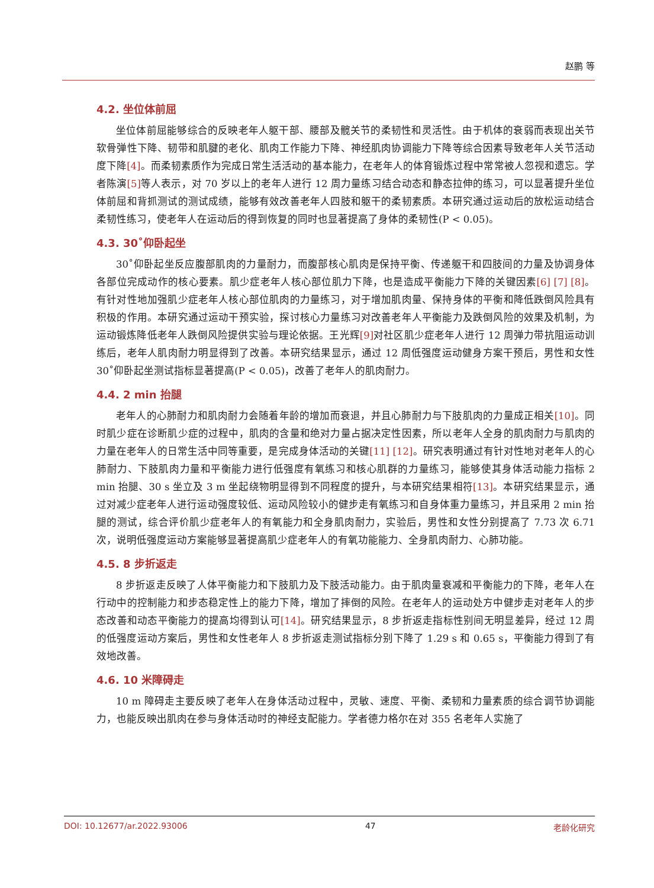赵鹏 等
4.2. 坐位体前屈
坐位体前屈能够综合的反映老年人躯干部、腰部及髋关节的柔韧性和灵活性。由于机体的衰弱而表现出关节软骨弹性下降、韧带和肌腱的老化、肌肉工作能力下降、神经肌肉协调能力下降等综合因素导致老年人关节活动度下降[4]。而柔韧素质作为完成日常生活活动的基本能力，在老年人的体育锻炼过程中常常被人忽视和遗忘。学者陈演[5] 等人表示，对 70 岁以上的老年人进行 12 周力量练习结合动态和静态拉伸的练习，可以显著提升坐位体前屈和背抓测试的测试成绩，能够有效改善老年人四肢和躯干的柔韧素质。本研究通过运动后的放松运动结合柔韧性练习，使老年人在运动后的得到恢复的同时也显著提高了身体的柔韧性(P < 0.05)。
4.3. 30˚仰卧起坐
30˚仰卧起坐反应腹部肌肉的力量耐力，而腹部核心肌肉是保持平衡、传递躯干和四肢间的力量及协调身体各部位完成动作的核心要素。肌少症老年人核心部位肌力下降，也是造成平衡能力下降的关键因素[6] [7] [8]。有针对性地加强肌少症老年人核心部位肌肉的力量练习，对于增加肌肉量、保持身体的平衡和降低跌倒风险具有积极的作用。本研究通过运动干预实验，探讨核心力量练习对改善老年人平衡能力及跌倒风险的效果及机制，为运动锻炼降低老年人跌倒风险提供实验与理论依据。王光辉[9] 对社区肌少症老年人进行 12 周弹力带抗阻运动训练后，老年人肌肉耐力明显得到了改善。本研究结果显示，通过 12 周低强度运动健身方案干预后，男性和女性 30˚仰卧起坐测试指标显著提高(P < 0.05)，改善了老年人的肌肉耐力。
4.4. 2 min 抬腿
老年人的心肺耐力和肌肉耐力会随着年龄的增加而衰退，并且心肺耐力与下肢肌肉的力量成正相关[10]。同时肌少症在诊断肌少症的过程中，肌肉的含量和绝对力量占据决定性因素，所以老年人全身的肌肉耐力与肌肉的力量在老年人的日常生活中同等重要，是完成身体活动的关键[11] [12]。研究表明通过有针对性地对老年人的心肺耐力、下肢肌肉力量和平衡能力进行低强度有氧练习和核心肌群的力量练习，能够使其身体活动能力指标 2 min 抬腿、30 s 坐立及 3 m 坐起绕物明显得到不同程度的提升，与本研究结果相符[13]。本研究结果显示，通过对减少症老年人进行运动强度较低、运动风险较小的健步走有氧练习和自身体重力量练习，并且采用 2 min 抬腿的测试，综合评价肌少症老年人的有氧能力和全身肌肉耐力，实验后，男性和女性分别提高了 7.73 次 6.71 次，说明低强度运动方案能够显著提高肌少症老年人的有氧功能能力、全身肌肉耐力、心肺功能。
4.5. 8 步折返走
8 步折返走反映了人体平衡能力和下肢肌力及下肢活动能力。由于肌肉量衰减和平衡能力的下降，老年人在行动中的控制能力和步态稳定性上的能力下降，增加了摔倒的风险。在老年人的运动处方中健步走对老年人的步态改善和动态平衡能力的提高均得到认可[14]。研究结果显示，8 步折返走指标性别间无明显差异，经过 12 周的低强度运动方案后，男性和女性老年人 8 步折返走测试指标分别下降了 1.29 s 和 0.65 s，平衡能力得到了有效地改善。
4.6. 10 米障碍走
10 m 障碍走主要反映了老年人在身体活动过程中，灵敏、速度、平衡、柔韧和力量素质的综合调节协调能力，也能反映出肌肉在参与身体活动时的神经支配能力。学者德力格尔在对 355 名老年人实施了
DOI: 10.12677/ar.2022.93006 47 老龄化研究